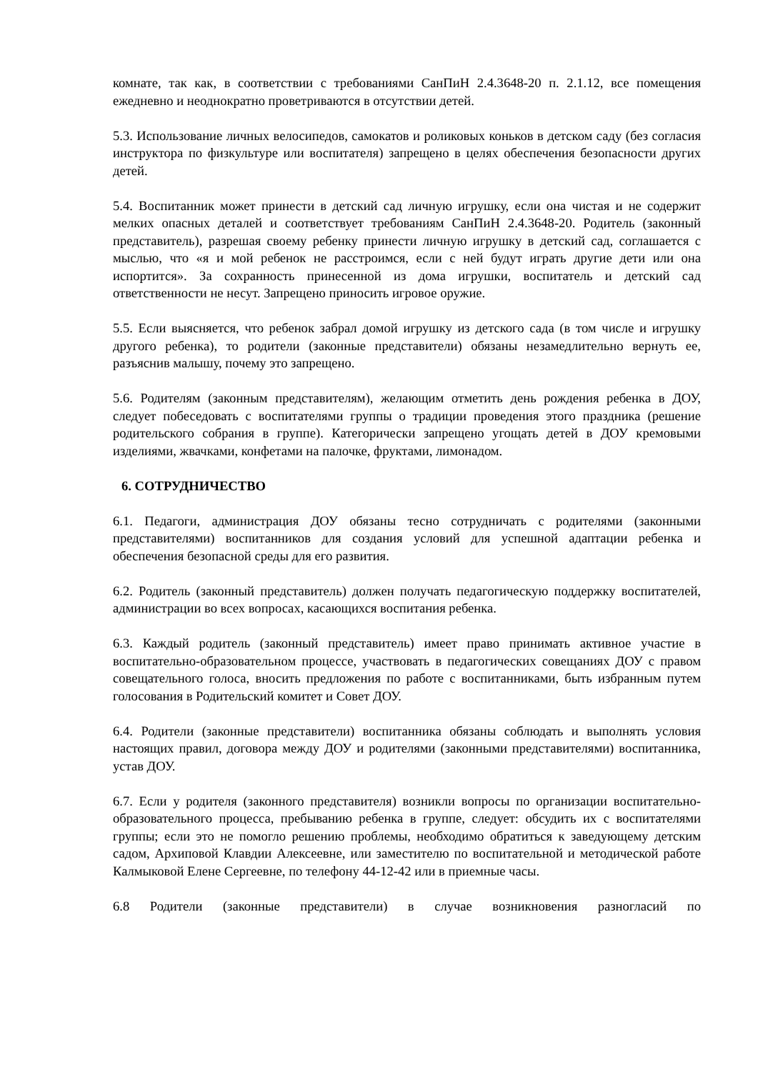комнате, так как, в соответствии с требованиями СанПиН 2.4.3648-20 п. 2.1.12, все помещения ежедневно и неоднократно проветриваются в отсутствии детей.
5.3. Использование личных велосипедов, самокатов и роликовых коньков в детском саду (без согласия инструктора по физкультуре или воспитателя) запрещено в целях обеспечения безопасности других детей.
5.4. Воспитанник может принести в детский сад личную игрушку, если она чистая и не содержит мелких опасных деталей и соответствует требованиям СанПиН 2.4.3648-20. Родитель (законный представитель), разрешая своему ребенку принести личную игрушку в детский сад, соглашается с мыслью, что «я и мой ребенок не расстроимся, если с ней будут играть другие дети или она испортится». За сохранность принесенной из дома игрушки, воспитатель и детский сад ответственности не несут. Запрещено приносить игровое оружие.
5.5. Если выясняется, что ребенок забрал домой игрушку из детского сада (в том числе и игрушку другого ребенка), то родители (законные представители) обязаны незамедлительно вернуть ее, разъяснив малышу, почему это запрещено.
5.6. Родителям (законным представителям), желающим отметить день рождения ребенка в ДОУ, следует побеседовать с воспитателями группы о традиции проведения этого праздника (решение родительского собрания в группе). Категорически запрещено угощать детей в ДОУ кремовыми изделиями, жвачками, конфетами на палочке, фруктами, лимонадом.
6. СОТРУДНИЧЕСТВО
6.1. Педагоги, администрация ДОУ обязаны тесно сотрудничать с родителями (законными представителями) воспитанников для создания условий для успешной адаптации ребенка и обеспечения безопасной среды для его развития.
6.2. Родитель (законный представитель) должен получать педагогическую поддержку воспитателей, администрации во всех вопросах, касающихся воспитания ребенка.
6.3. Каждый родитель (законный представитель) имеет право принимать активное участие в воспитательно-образовательном процессе, участвовать в педагогических совещаниях ДОУ с правом совещательного голоса, вносить предложения по работе с воспитанниками, быть избранным путем голосования в Родительский комитет и Совет ДОУ.
6.4. Родители (законные представители) воспитанника обязаны соблюдать и выполнять условия настоящих правил, договора между ДОУ и родителями (законными представителями) воспитанника, устав ДОУ.
6.7. Если у родителя (законного представителя) возникли вопросы по организации воспитательно-образовательного процесса, пребыванию ребенка в группе, следует: обсудить их с воспитателями группы; если это не помогло решению проблемы, необходимо обратиться к заведующему детским садом, Архиповой Клавдии Алексеевне, или заместителю по воспитательной и методической работе Калмыковой Елене Сергеевне, по телефону 44-12-42 или в приемные часы.
6.8 Родители (законные представители) в случае возникновения разногласий по